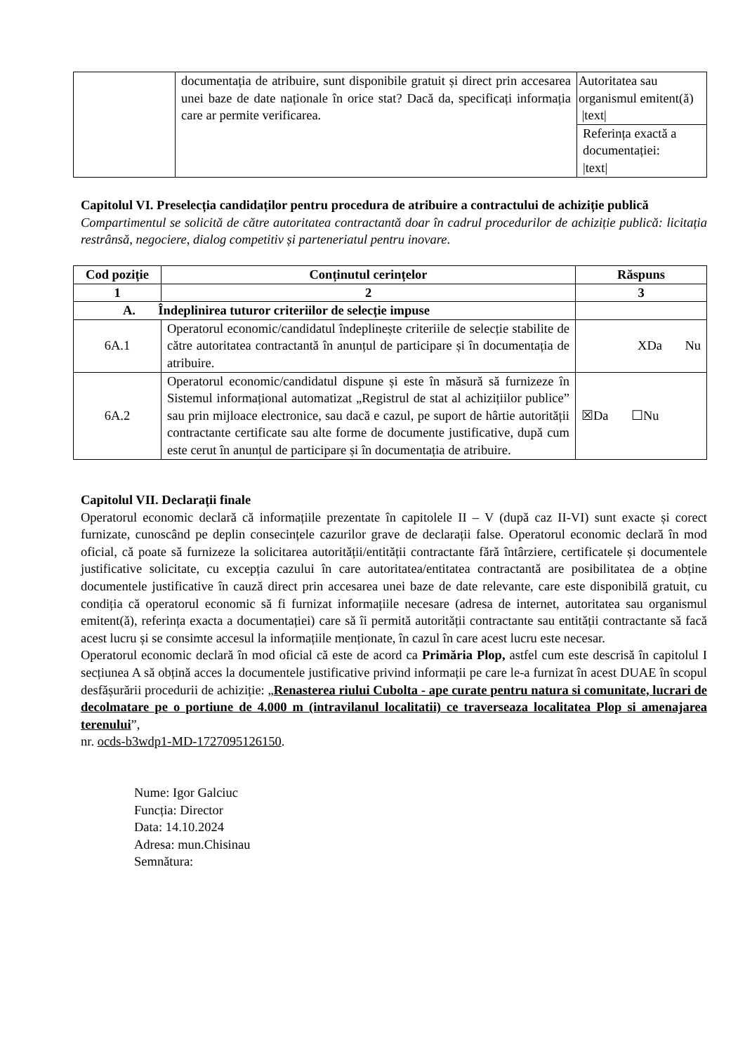| | documentația de atribuire, sunt disponibile gratuit și direct prin accesarea unei baze de date naționale în orice stat? Dacă da, specificați informația care ar permite verificarea. | Autoritatea sau organismul emitent(ă) /text/ |
| | | Referința exactă a documentației: /text/ |
Capitolul VI. Preselecția candidaților pentru procedura de atribuire a contractului de achiziție publică
Compartimentul se solicită de către autoritatea contractantă doar în cadrul procedurilor de achiziție publică: licitația restrânsă, negociere, dialog competitiv și parteneriatul pentru inovare.
| Cod poziție | Conținutul cerințelor | Răspuns |
| --- | --- | --- |
| 1 | 2 | 3 |
| A. Îndeplinirea tuturor criteriilor de selecție impuse | | |
| 6A.1 | Operatorul economic/candidatul îndeplinește criteriile de selecție stabilite de către autoritatea contractantă în anunțul de participare și în documentația de atribuire. | XDa Nu |
| 6A.2 | Operatorul economic/candidatul dispune și este în măsură să furnizeze în Sistemul informațional automatizat „Registrul de stat al achizițiilor publice” sau prin mijloace electronice, sau dacă e cazul, pe suport de hârtie autorității contractante certificate sau alte forme de documente justificative, după cum este cerut în anunțul de participare și în documentația de atribuire. | ☒Da ☐Nu |
Capitolul VII. Declarații finale
Operatorul economic declară că informațiile prezentate în capitolele II – V (după caz II-VI) sunt exacte și corect furnizate, cunoscând pe deplin consecințele cazurilor grave de declarații false. Operatorul economic declară în mod oficial, că poate să furnizeze la solicitarea autorității/entității contractante fără întârziere, certificatele și documentele justificative solicitate, cu excepția cazului în care autoritatea/entitatea contractantă are posibilitatea de a obține documentele justificative în cauză direct prin accesarea unei baze de date relevante, care este disponibilă gratuit, cu condiția că operatorul economic să fi furnizat informațiile necesare (adresa de internet, autoritatea sau organismul emitent(ă), referința exacta a documentației) care să îi permită autorității contractante sau entității contractante să facă acest lucru și se consimte accesul la informațiile menționate, în cazul în care acest lucru este necesar.
Operatorul economic declară în mod oficial că este de acord ca Primăria Plop, astfel cum este descrisă în capitolul I secțiunea A să obțină acces la documentele justificative privind informații pe care le-a furnizat în acest DUAE în scopul desfășurării procedurii de achiziție: „Renasterea riului Cubolta - ape curate pentru natura si comunitate, lucrari de decolmatare pe o portiune de 4.000 m (intravilanul localitatii) ce traverseaza localitatea Plop si amenajarea terenului”,
nr. ocds-b3wdp1-MD-1727095126150.
Nume: Igor Galciuc
Funcția: Director
Data: 14.10.2024
Adresa: mun.Chisinau
Semnătura: